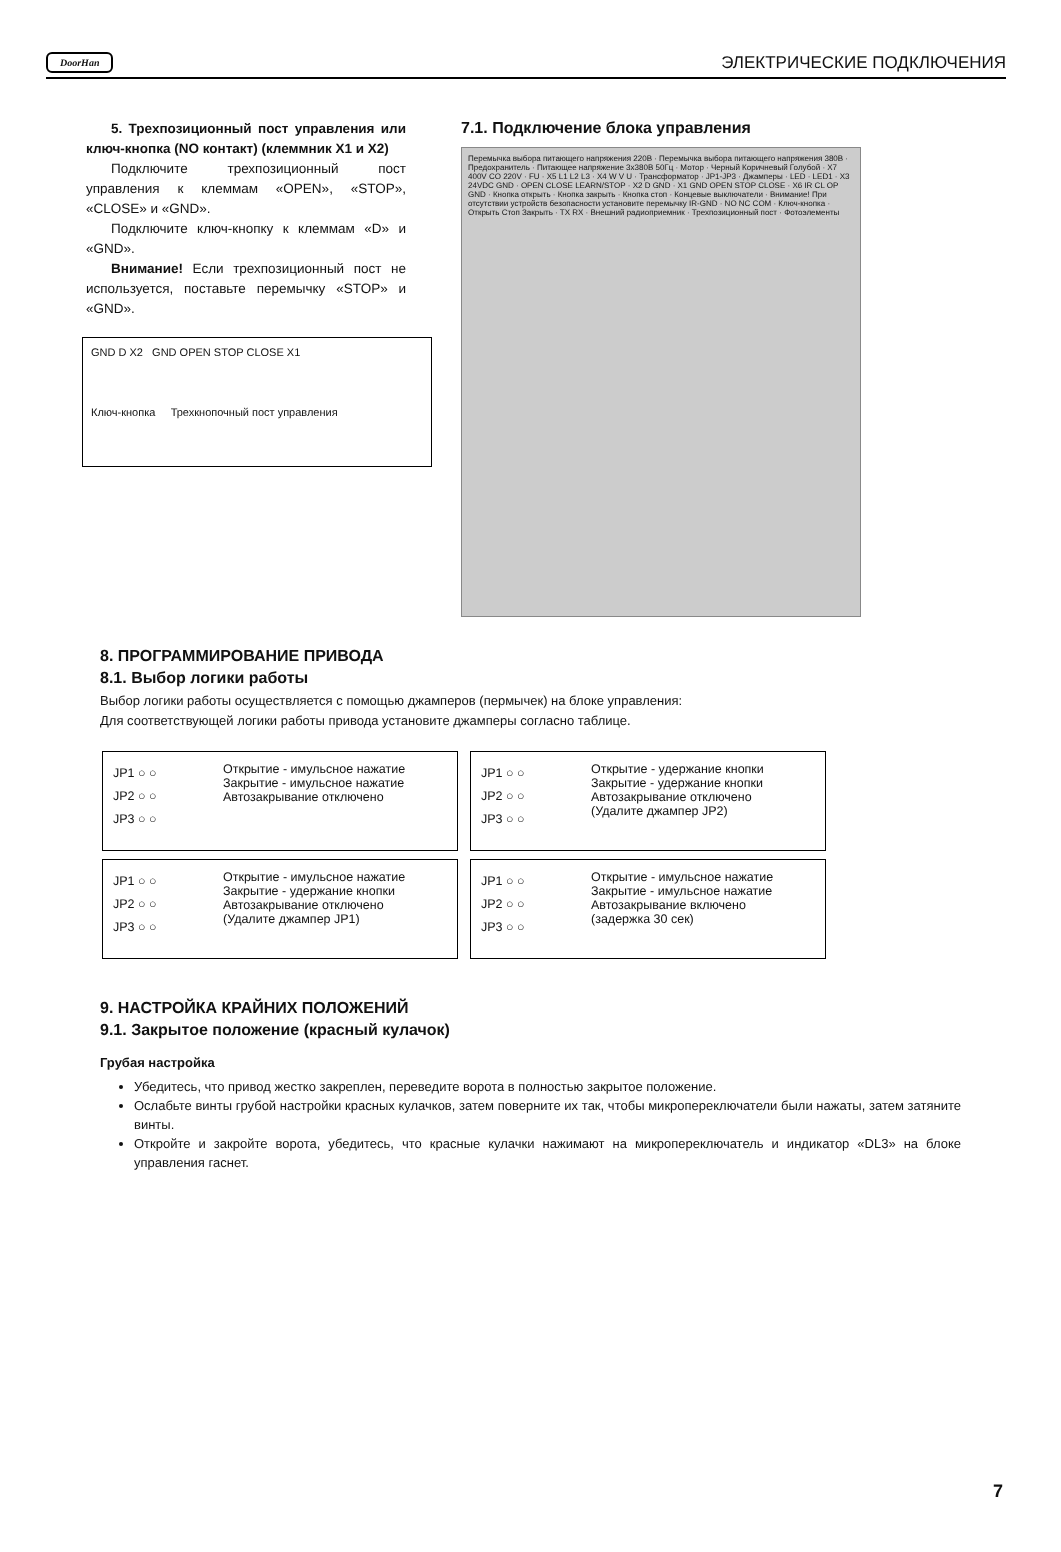DoorHan ЭЛЕКТРИЧЕСКИЕ ПОДКЛЮЧЕНИЯ
5. Трехпозиционный пост управления или ключ-кнопка (NO контакт) (клеммник X1 и X2)
Подключите трехпозиционный пост управления к клеммам «OPEN», «STOP», «CLOSE» и «GND».
Подключите ключ-кнопку к клеммам «D» и «GND».
Внимание! Если трехпозиционный пост не используется, поставьте перемычку «STOP» и «GND».
GND D X2 GND OPEN STOP CLOSE X1
Ключ-кнопка Трехкнопочный пост управления
7.1. Подключение блока управления
Перемычка выбора питающего напряжения 220В · Перемычка выбора питающего напряжения 380В · Предохранитель · Питающее напряжение 3х380В 50Гц · Мотор · Черный Коричневый Голубой · X7 400V CO 220V · FU · X5 L1 L2 L3 · X4 W V U · Трансформатор · JP1-JP3 · Джамперы · LED · LED1 · X3 24VDC GND · OPEN CLOSE LEARN/STOP · X2 D GND · X1 GND OPEN STOP CLOSE · X6 IR CL OP GND · Кнопка открыть · Кнопка закрыть · Кнопка стоп · Концевые выключатели · Внимание! При отсутствии устройств безопасности установите перемычку IR-GND · NO NC COM · Ключ-кнопка · Открыть Стоп Закрыть · TX RX · Внешний радиоприемник · Трехпозиционный пост · Фотоэлементы
8. ПРОГРАММИРОВАНИЕ ПРИВОДА
8.1. Выбор логики работы
Выбор логики работы осуществляется с помощью джамперов (пермычек) на блоке управления:
Для соответствующей логики работы привода установите джамперы согласно таблице.
JP1 ○ ○
JP2 ○ ○
JP3 ○ ○
Открытие - имульсное нажатие
Закрытие - имульсное нажатие
Автозакрывание отключено
JP1 ○ ○
JP2 ○ ○
JP3 ○ ○
Открытие - удержание кнопки
Закрытие - удержание кнопки
Автозакрывание отключено
(Удалите джампер JP2)
JP1 ○ ○
JP2 ○ ○
JP3 ○ ○
Открытие - имульсное нажатие
Закрытие - удержание кнопки
Автозакрывание отключено
(Удалите джампер JP1)
JP1 ○ ○
JP2 ○ ○
JP3 ○ ○
Открытие - имульсное нажатие
Закрытие - имульсное нажатие
Автозакрывание включено
(задержка 30 сек)
9. НАСТРОЙКА КРАЙНИХ ПОЛОЖЕНИЙ
9.1. Закрытое положение (красный кулачок)
Грубая настройка
Убедитесь, что привод жестко закреплен, переведите ворота в полностью закрытое положение.
Ослабьте винты грубой настройки красных кулачков, затем поверните их так, чтобы микропереключатели были нажаты, затем затяните винты.
Откройте и закройте ворота, убедитесь, что красные кулачки нажимают на микропереключатель и индикатор «DL3» на блоке управления гаснет.
7